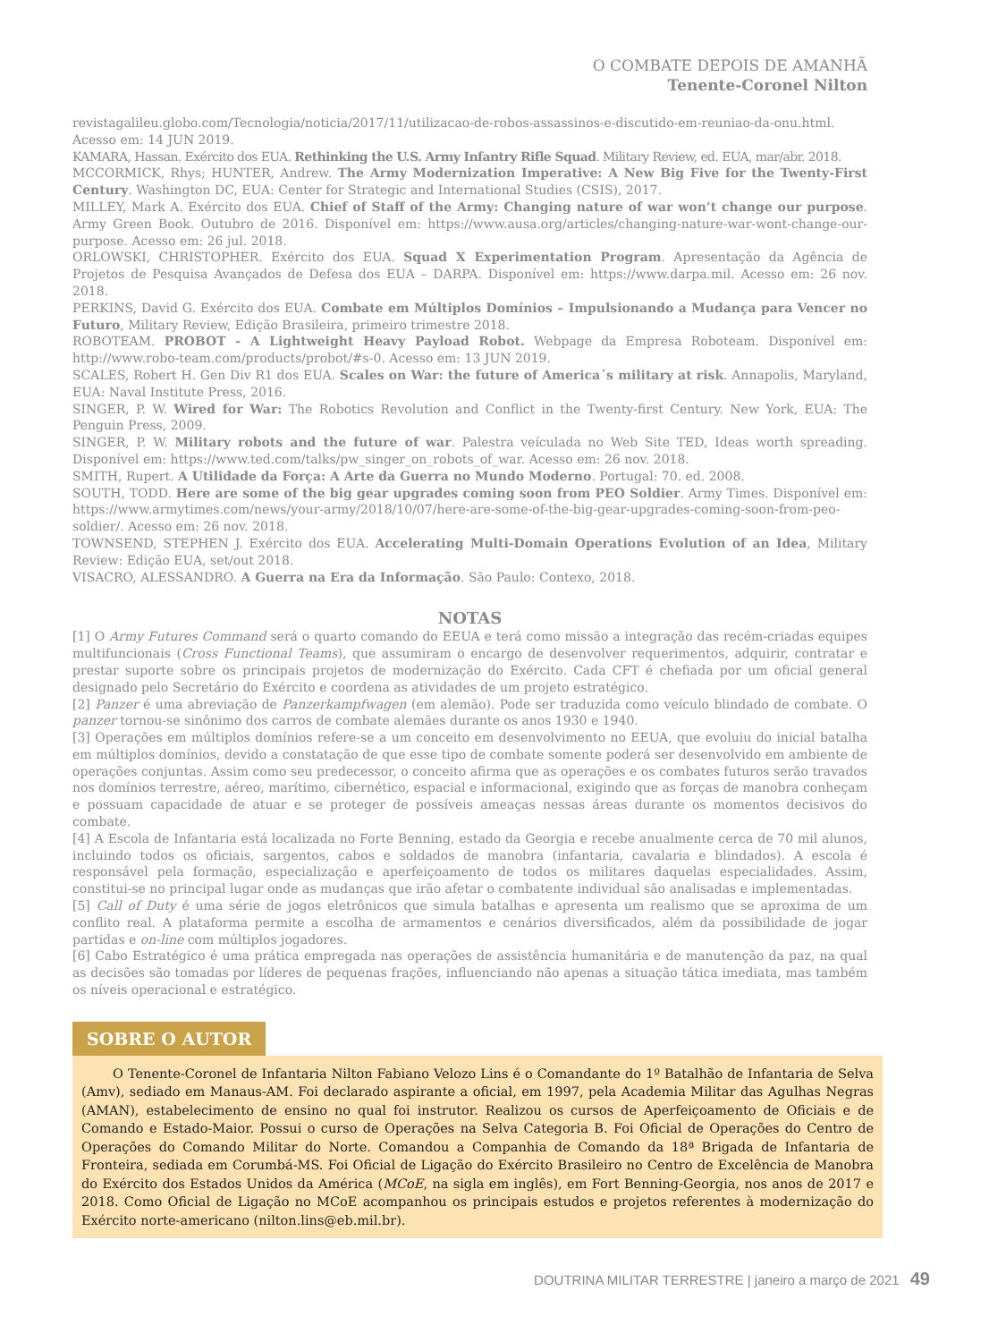O COMBATE DEPOIS DE AMANHÃ
Tenente-Coronel Nilton
revistagalileu.globo.com/Tecnologia/noticia/2017/11/utilizacao-de-robos-assassinos-e-discutido-em-reuniao-da-onu.html. Acesso em: 14 JUN 2019.
KAMARA, Hassan. Exército dos EUA. Rethinking the U.S. Army Infantry Rifle Squad. Military Review, ed. EUA, mar/abr. 2018.
MCCORMICK, Rhys; HUNTER, Andrew. The Army Modernization Imperative: A New Big Five for the Twenty-First Century. Washington DC, EUA: Center for Strategic and International Studies (CSIS), 2017.
MILLEY, Mark A. Exército dos EUA. Chief of Staff of the Army: Changing nature of war won’t change our purpose. Army Green Book. Outubro de 2016. Disponível em: https://www.ausa.org/articles/changing-nature-war-wont-change-our-purpose. Acesso em: 26 jul. 2018.
ORLOWSKI, CHRISTOPHER. Exército dos EUA. Squad X Experimentation Program. Apresentação da Agência de Projetos de Pesquisa Avançados de Defesa dos EUA – DARPA. Disponível em: https://www.darpa.mil. Acesso em: 26 nov. 2018.
PERKINS, David G. Exército dos EUA. Combate em Múltiplos Domínios – Impulsionando a Mudança para Vencer no Futuro, Military Review, Edição Brasileira, primeiro trimestre 2018.
ROBOTEAM. PROBOT - A Lightweight Heavy Payload Robot. Webpage da Empresa Roboteam. Disponível em: http://www.robo-team.com/products/probot/#s-0. Acesso em: 13 JUN 2019.
SCALES, Robert H. Gen Div R1 dos EUA. Scales on War: the future of America´s military at risk. Annapolis, Maryland, EUA: Naval Institute Press, 2016.
SINGER, P. W. Wired for War: The Robotics Revolution and Conflict in the Twenty-first Century. New York, EUA: The Penguin Press, 2009.
SINGER, P. W. Military robots and the future of war. Palestra veículada no Web Site TED, Ideas worth spreading. Disponível em: https://www.ted.com/talks/pw_singer_on_robots_of_war. Acesso em: 26 nov. 2018.
SMITH, Rupert. A Utilidade da Força: A Arte da Guerra no Mundo Moderno. Portugal: 70. ed. 2008.
SOUTH, TODD. Here are some of the big gear upgrades coming soon from PEO Soldier. Army Times. Disponível em: https://www.armytimes.com/news/your-army/2018/10/07/here-are-some-of-the-big-gear-upgrades-coming-soon-from-peo-soldier/. Acesso em: 26 nov. 2018.
TOWNSEND, STEPHEN J. Exército dos EUA. Accelerating Multi-Domain Operations Evolution of an Idea, Military Review: Edição EUA, set/out 2018.
VISACRO, ALESSANDRO. A Guerra na Era da Informação. São Paulo: Contexo, 2018.
NOTAS
[1] O Army Futures Command será o quarto comando do EEUA e terá como missão a integração das recém-criadas equipes multifuncionais (Cross Functional Teams), que assumiram o encargo de desenvolver requerimentos, adquirir, contratar e prestar suporte sobre os principais projetos de modernização do Exército. Cada CFT é chefiada por um oficial general designado pelo Secretário do Exército e coordena as atividades de um projeto estratégico.
[2] Panzer é uma abreviação de Panzerkampfwagen (em alemão). Pode ser traduzida como veículo blindado de combate. O panzer tornou-se sinônimo dos carros de combate alemães durante os anos 1930 e 1940.
[3] Operações em múltiplos domínios refere-se a um conceito em desenvolvimento no EEUA, que evoluiu do inicial batalha em múltiplos domínios, devido a constatação de que esse tipo de combate somente poderá ser desenvolvido em ambiente de operações conjuntas. Assim como seu predecessor, o conceito afirma que as operações e os combates futuros serão travados nos domínios terrestre, aéreo, marítimo, cibernético, espacial e informacional, exigindo que as forças de manobra conheçam e possuam capacidade de atuar e se proteger de possíveis ameaças nessas áreas durante os momentos decisivos do combate.
[4] A Escola de Infantaria está localizada no Forte Benning, estado da Georgia e recebe anualmente cerca de 70 mil alunos, incluindo todos os oficiais, sargentos, cabos e soldados de manobra (infantaria, cavalaria e blindados). A escola é responsável pela formação, especialização e aperfeiçoamento de todos os militares daquelas especialidades. Assim, constitui-se no principal lugar onde as mudanças que irão afetar o combatente individual são analisadas e implementadas.
[5] Call of Duty é uma série de jogos eletrônicos que simula batalhas e apresenta um realismo que se aproxima de um conflito real. A plataforma permite a escolha de armamentos e cenários diversificados, além da possibilidade de jogar partidas e on-line com múltiplos jogadores.
[6] Cabo Estratégico é uma prática empregada nas operações de assistência humanitária e de manutenção da paz, na qual as decisões são tomadas por líderes de pequenas frações, influenciando não apenas a situação tática imediata, mas também os níveis operacional e estratégico.
SOBRE O AUTOR
O Tenente-Coronel de Infantaria Nilton Fabiano Velozo Lins é o Comandante do 1º Batalhão de Infantaria de Selva (Amv), sediado em Manaus-AM. Foi declarado aspirante a oficial, em 1997, pela Academia Militar das Agulhas Negras (AMAN), estabelecimento de ensino no qual foi instrutor. Realizou os cursos de Aperfeiçoamento de Oficiais e de Comando e Estado-Maior. Possui o curso de Operações na Selva Categoria B. Foi Oficial de Operações do Centro de Operações do Comando Militar do Norte. Comandou a Companhia de Comando da 18ª Brigada de Infantaria de Fronteira, sediada em Corumbá-MS. Foi Oficial de Ligação do Exército Brasileiro no Centro de Excelência de Manobra do Exército dos Estados Unidos da América (MCoE, na sigla em inglês), em Fort Benning-Georgia, nos anos de 2017 e 2018. Como Oficial de Ligação no MCoE acompanhou os principais estudos e projetos referentes à modernização do Exército norte-americano (nilton.lins@eb.mil.br).
DOUTRINA MILITAR TERRESTRE | janeiro a março de 2021 49